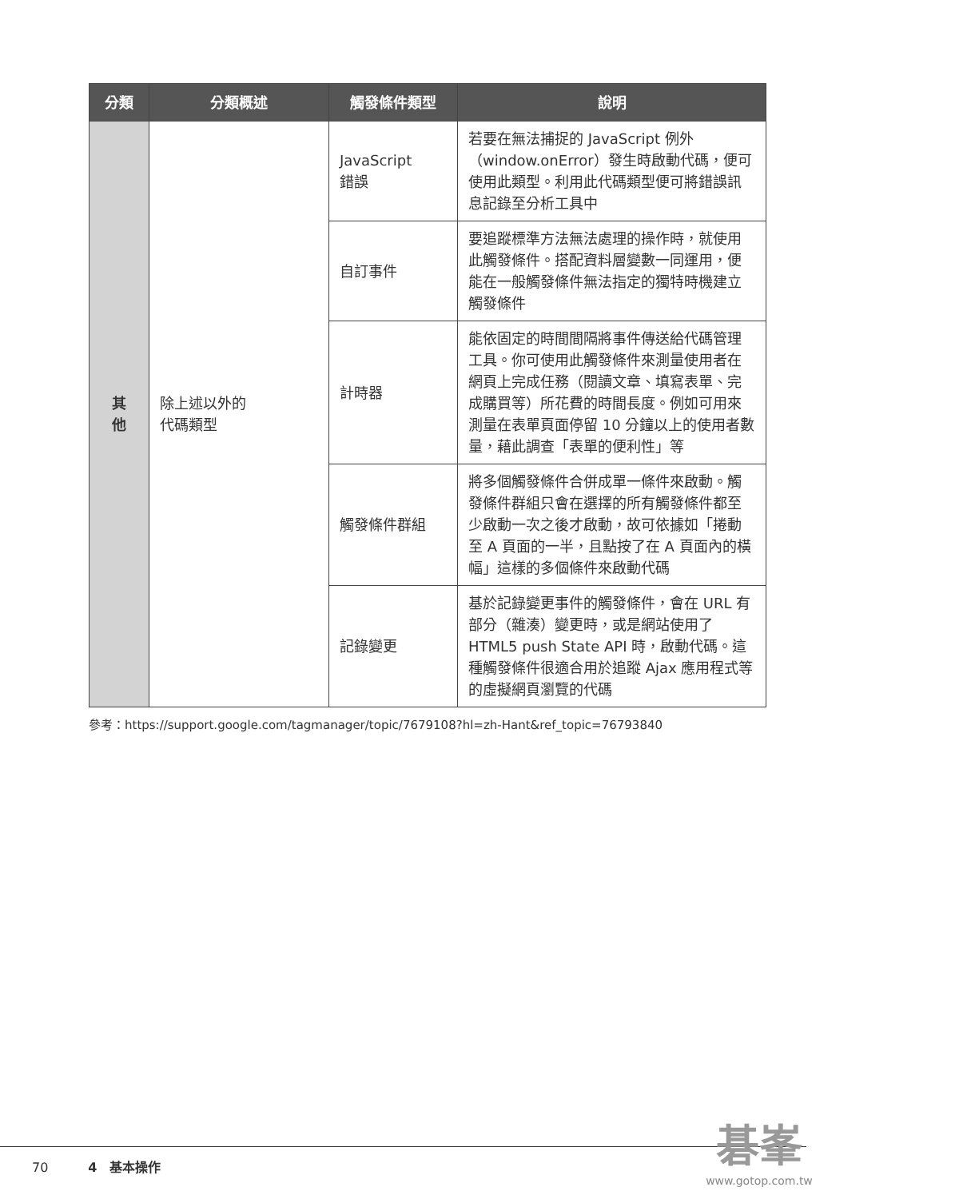| 分類 | 分類概述 | 觸發條件類型 | 說明 |
| --- | --- | --- | --- |
| 其 他 | 除上述以外的 代碼類型 | JavaScript 錯誤 | 若要在無法捕捉的 JavaScript 例外（window.onError）發生時啟動代碼，便可使用此類型。利用此代碼類型便可將錯誤訊息記錄至分析工具中 |
| | | 自訂事件 | 要追蹤標準方法無法處理的操作時，就使用此觸發條件。搭配資料層變數一同運用，便能在一般觸發條件無法指定的獨特時機建立觸發條件 |
| | | 計時器 | 能依固定的時間間隔將事件傳送給代碼管理工具。你可使用此觸發條件來測量使用者在網頁上完成任務（閱讀文章、填寫表單、完成購買等）所花費的時間長度。例如可用來測量在表單頁面停留 10 分鐘以上的使用者數量，藉此調查「表單的便利性」等 |
| | | 觸發條件群組 | 將多個觸發條件合併成單一條件來啟動。觸發條件群組只會在選擇的所有觸發條件都至少啟動一次之後才啟動，故可依據如「捲動至 A 頁面的一半，且點按了在 A 頁面內的橫幅」這樣的多個條件來啟動代碼 |
| | | 記錄變更 | 基於記錄變更事件的觸發條件，會在 URL 有部分（雜湊）變更時，或是網站使用了 HTML5 push State API 時，啟動代碼。這種觸發條件很適合用於追蹤 Ajax 應用程式等的虛擬網頁瀏覽的代碼 |
參考：https://support.google.com/tagmanager/topic/7679108?hl=zh-Hant&ref_topic=76793840
70 4　基本操作
碁峯
www.gotop.com.tw